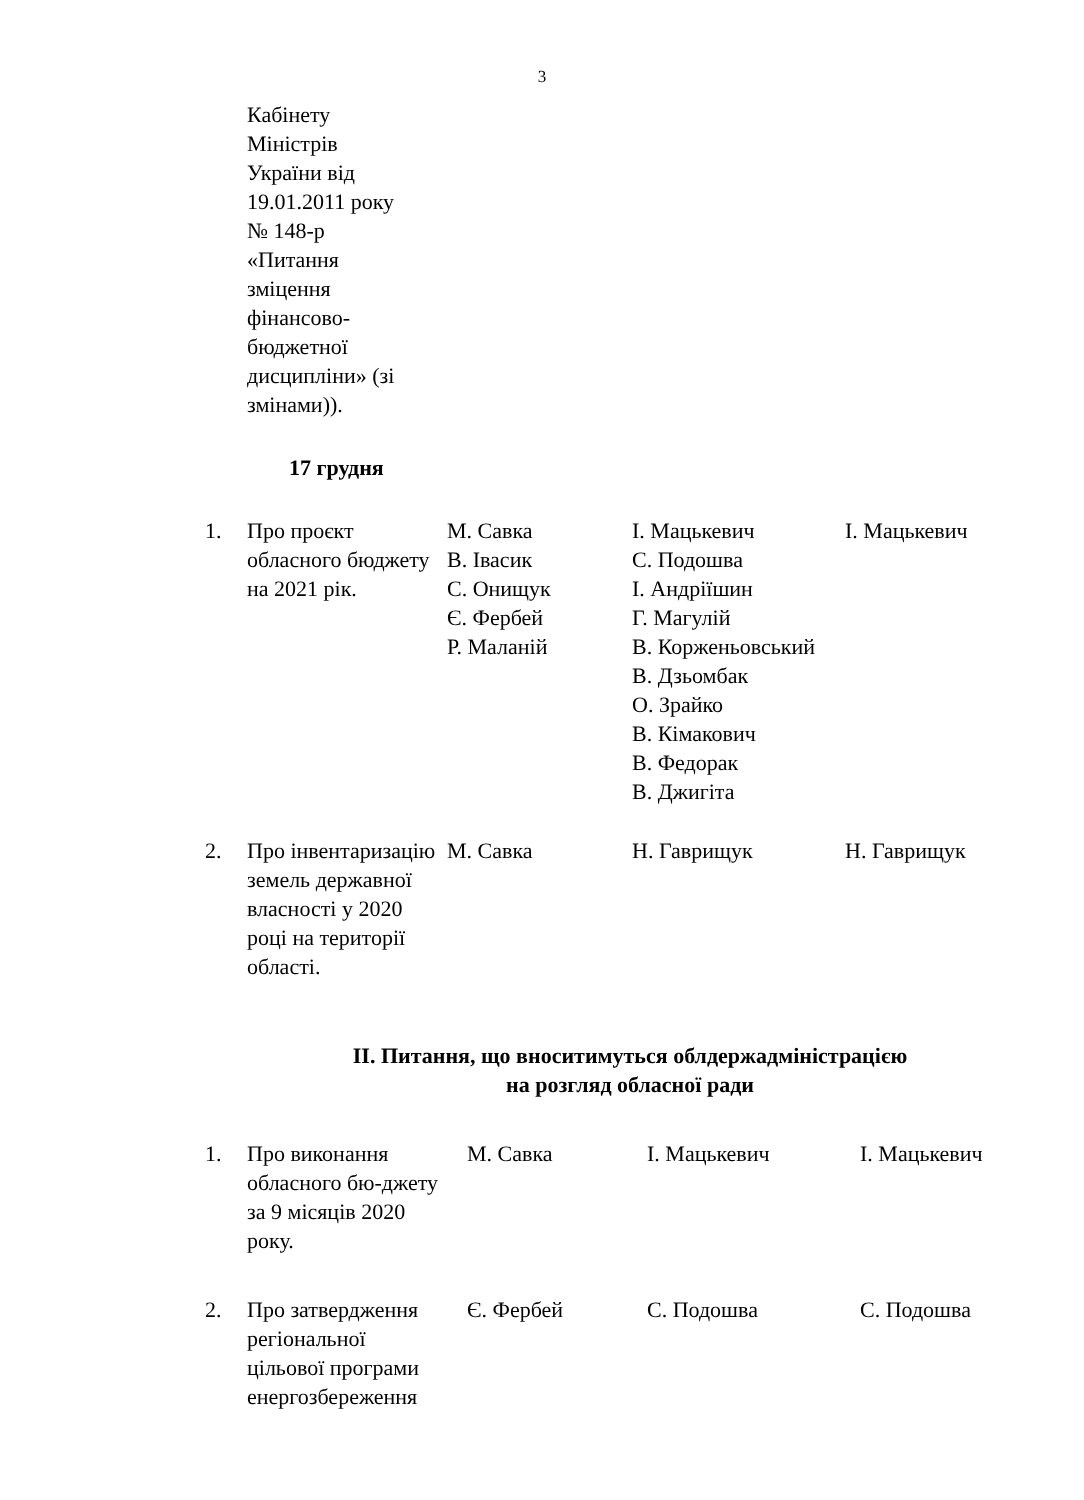3
| | Кабінету Міністрів України від 19.01.2011 року № 148-р «Питання зміцення фінансово- бюджетної дисципліни» (зі змінами)). | | | |
| | 17 грудня | | | |
| 1. | Про проєкт обласного бюджету на 2021 рік. | М. Савка В. Івасик С. Онищук Є. Фербей Р. Маланій | І. Мацькевич С. Подошва І. Андріїшин Г. Магулій В. Корженьовський В. Дзьомбак О. Зрайко В. Кімакович В. Федорак В. Джигіта | І. Мацькевич |
| 2. | Про інвентаризацію земель державної власності у 2020 році на території області. | М. Савка | Н. Гаврищук | Н. Гаврищук |
ІІ. Питання, що вноситимуться облдержадміністрацією
на розгляд обласної ради
| 1. | Про виконання обласного бю-джету за 9 місяців 2020 року. | М. Савка | І. Мацькевич | І. Мацькевич |
| 2. | Про затвердження регіональної цільової програми енергозбереження | Є. Фербей | С. Подошва | С. Подошва |